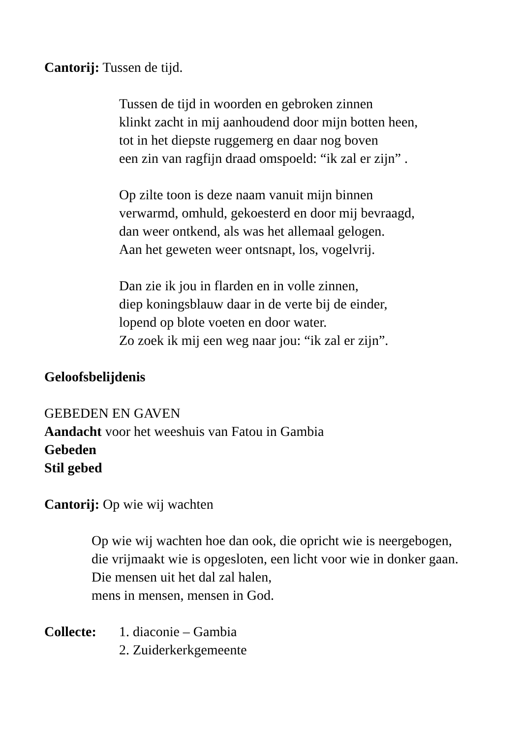Cantorij: Tussen de tijd.
Tussen de tijd in woorden en gebroken zinnen
klinkt zacht in mij aanhoudend door mijn botten heen,
tot in het diepste ruggemerg en daar nog boven
een zin van ragfijn draad omspoeld: “ik zal er zijn” .
Op zilte toon is deze naam vanuit mijn binnen
verwarmd, omhuld, gekoesterd en door mij bevraagd,
dan weer ontkend, als was het allemaal gelogen.
Aan het geweten weer ontsnapt, los, vogelvrij.
Dan zie ik jou in flarden en in volle zinnen,
diep koningsblauw daar in de verte bij de einder,
lopend op blote voeten en door water.
Zo zoek ik mij een weg naar jou: “ik zal er zijn”.
Geloofsbelijdenis
GEBEDEN EN GAVEN
Aandacht voor het weeshuis van Fatou in Gambia
Gebeden
Stil gebed
Cantorij: Op wie wij wachten
Op wie wij wachten hoe dan ook, die opricht wie is neergebogen,
die vrijmaakt wie is opgesloten, een licht voor wie in donker gaan.
Die mensen uit het dal zal halen,
mens in mensen, mensen in God.
Collecte: 1. diaconie – Gambia
2. Zuiderkerkgemeente